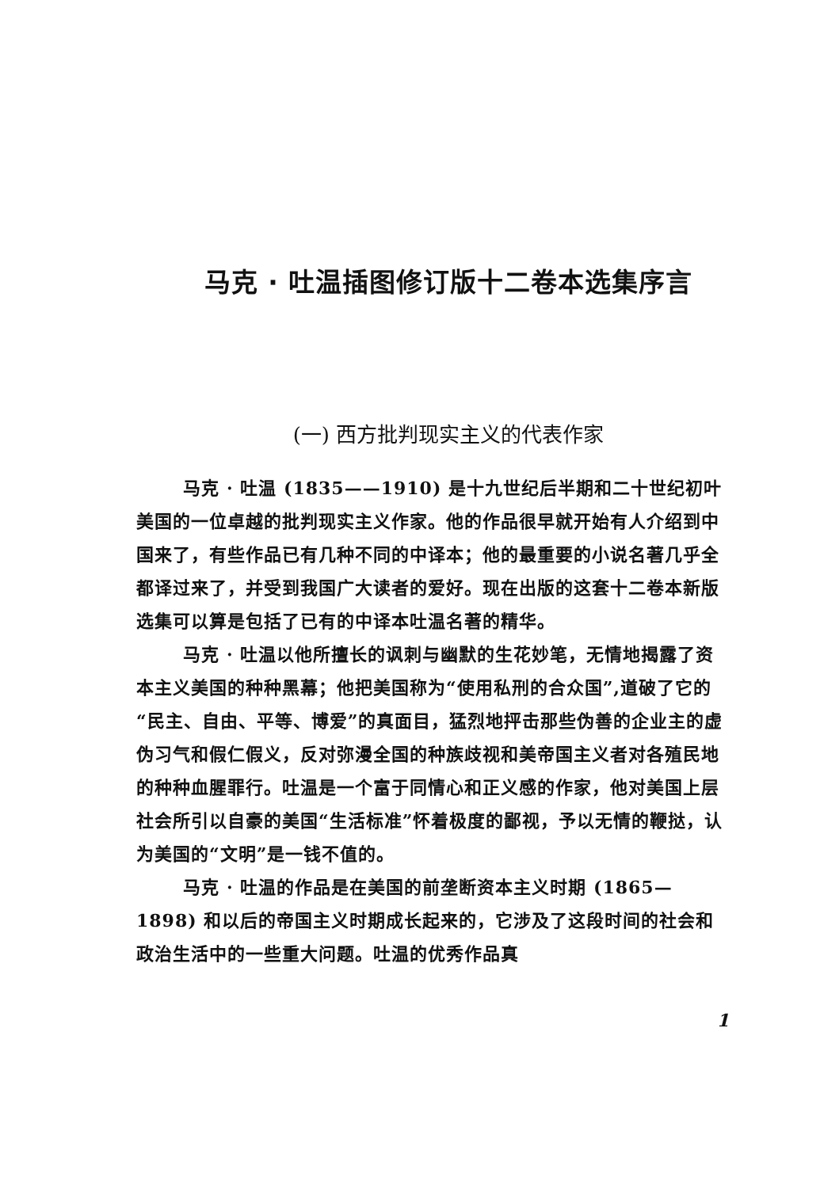马克 · 吐温插图修订版十二卷本选集序言
(一) 西方批判现实主义的代表作家
马克 · 吐温 (1835——1910) 是十九世纪后半期和二十世纪初叶美国的一位卓越的批判现实主义作家。他的作品很早就开始有人介绍到中国来了，有些作品已有几种不同的中译本；他的最重要的小说名著几乎全都译过来了，并受到我国广大读者的爱好。现在出版的这套十二卷本新版选集可以算是包括了已有的中译本吐温名著的精华。
马克 · 吐温以他所擅长的讽刺与幽默的生花妙笔，无情地揭露了资本主义美国的种种黑幕；他把美国称为“使用私刑的合众国”,道破了它的“民主、自由、平等、博爱”的真面目，猛烈地抨击那些伪善的企业主的虚伪习气和假仁假义，反对弥漫全国的种族歧视和美帝国主义者对各殖民地的种种血腥罪行。吐温是一个富于同情心和正义感的作家，他对美国上层社会所引以自豪的美国“生活标准”怀着极度的鄙视，予以无情的鞭挞，认为美国的“文明”是一钱不值的。
马克 · 吐温的作品是在美国的前垄断资本主义时期 (1865—1898) 和以后的帝国主义时期成长起来的，它涉及了这段时间的社会和政治生活中的一些重大问题。吐温的优秀作品真
1